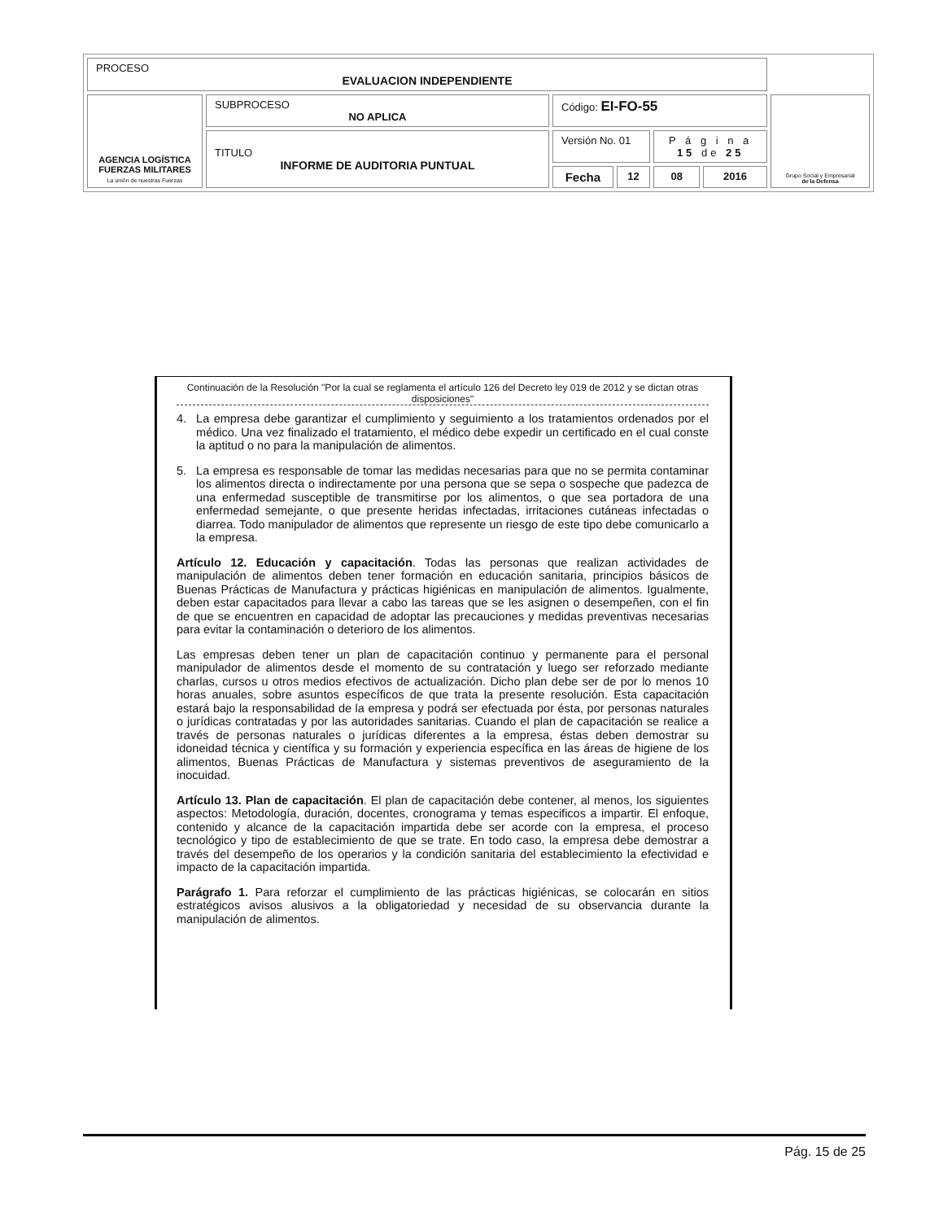| PROCESO EVALUACION INDEPENDIENTE | | | | | | |
| AGENCIA LOGÍSTICA FUERZAS MILITARES La unión de nuestras Fuerzas | SUBPROCESO NO APLICA | Código: EI-FO-55 | | | | Grupo Social y Empresarial de la Defensa |
| | TITULO INFORME DE AUDITORIA PUNTUAL | Versión No. 01 | | P á g i n a 15 de 25 | | |
| | | Fecha | 12 | 08 | 2016 | |
Continuación de la Resolución "Por la cual se reglamenta el artículo 126 del Decreto ley 019 de 2012 y se dictan otras disposiciones"
4. La empresa debe garantizar el cumplimiento y seguimiento a los tratamientos ordenados por el médico. Una vez finalizado el tratamiento, el médico debe expedir un certificado en el cual conste la aptitud o no para la manipulación de alimentos.
5. La empresa es responsable de tomar las medidas necesarias para que no se permita contaminar los alimentos directa o indirectamente por una persona que se sepa o sospeche que padezca de una enfermedad susceptible de transmitirse por los alimentos, o que sea portadora de una enfermedad semejante, o que presente heridas infectadas, irritaciones cutáneas infectadas o diarrea. Todo manipulador de alimentos que represente un riesgo de este tipo debe comunicarlo a la empresa.
Artículo 12. Educación y capacitación. Todas las personas que realizan actividades de manipulación de alimentos deben tener formación en educación sanitaria, principios básicos de Buenas Prácticas de Manufactura y prácticas higiénicas en manipulación de alimentos. Igualmente, deben estar capacitados para llevar a cabo las tareas que se les asignen o desempeñen, con el fin de que se encuentren en capacidad de adoptar las precauciones y medidas preventivas necesarias para evitar la contaminación o deterioro de los alimentos.
Las empresas deben tener un plan de capacitación continuo y permanente para el personal manipulador de alimentos desde el momento de su contratación y luego ser reforzado mediante charlas, cursos u otros medios efectivos de actualización. Dicho plan debe ser de por lo menos 10 horas anuales, sobre asuntos específicos de que trata la presente resolución. Esta capacitación estará bajo la responsabilidad de la empresa y podrá ser efectuada por ésta, por personas naturales o jurídicas contratadas y por las autoridades sanitarias. Cuando el plan de capacitación se realice a través de personas naturales o jurídicas diferentes a la empresa, éstas deben demostrar su idoneidad técnica y científica y su formación y experiencia específica en las áreas de higiene de los alimentos, Buenas Prácticas de Manufactura y sistemas preventivos de aseguramiento de la inocuidad.
Artículo 13. Plan de capacitación. El plan de capacitación debe contener, al menos, los siguientes aspectos: Metodología, duración, docentes, cronograma y temas especificos a impartir. El enfoque, contenido y alcance de la capacitación impartida debe ser acorde con la empresa, el proceso tecnológico y tipo de establecimiento de que se trate. En todo caso, la empresa debe demostrar a través del desempeño de los operarios y la condición sanitaria del establecimiento la efectividad e impacto de la capacitación impartida.
Parágrafo 1. Para reforzar el cumplimiento de las prácticas higiénicas, se colocarán en sitios estratégicos avisos alusivos a la obligatoriedad y necesidad de su observancia durante la manipulación de alimentos.
Pág. 15 de 25